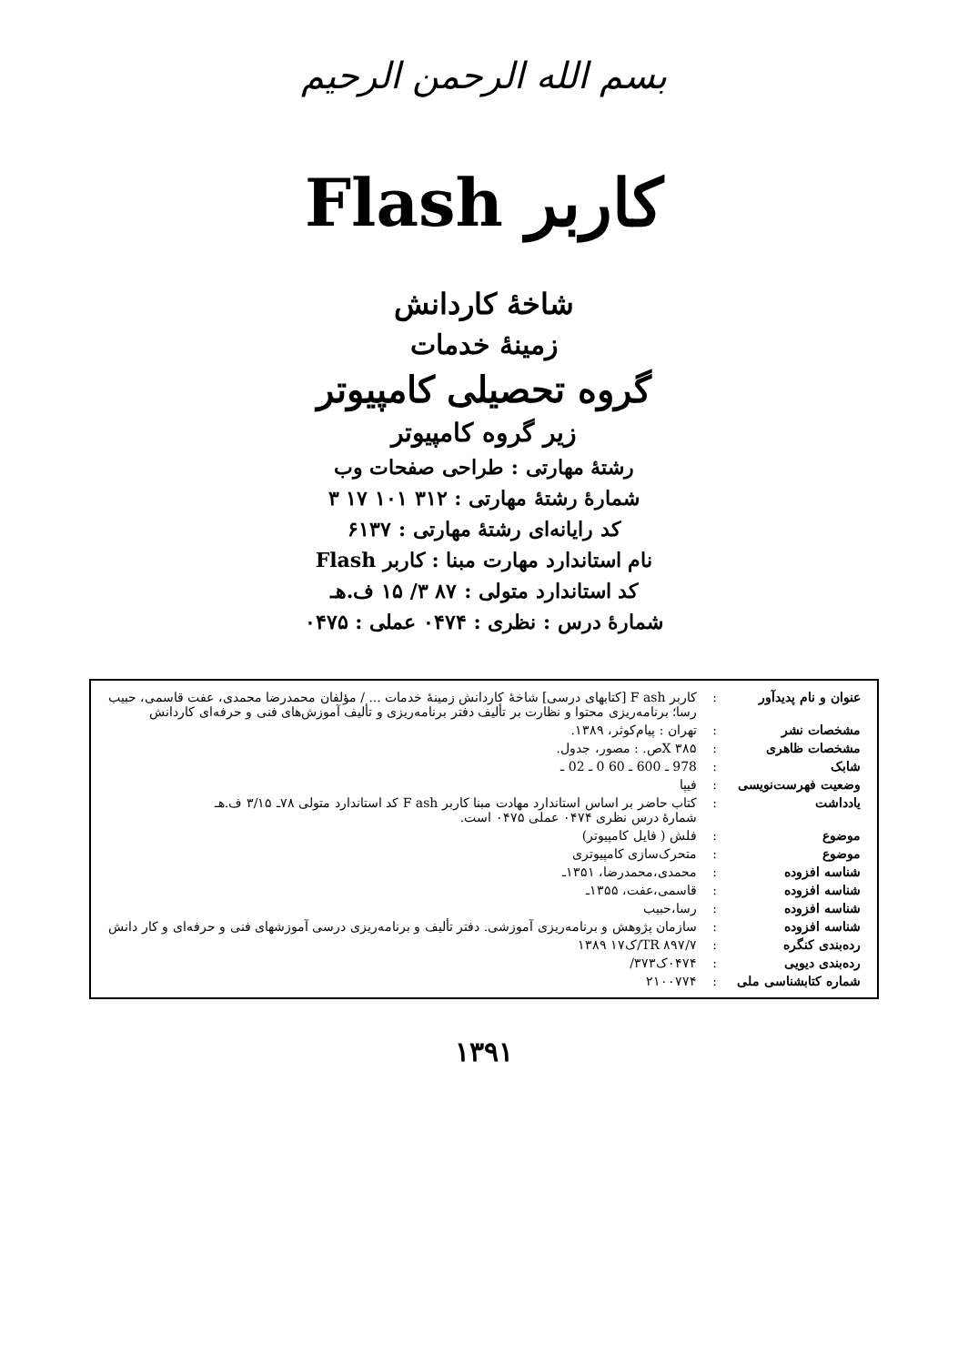بسم الله الرحمن الرحيم
کاربر Flash
شاخهٔ کاردانش
زمینهٔ خدمات
گروه تحصیلی کامپیوتر
زیر گروه کامپیوتر
رشتهٔ مهارتی : طراحی صفحات وب
شمارهٔ رشتهٔ مهارتی : ۳۱۲ ۱۰۱ ۱۷ ۳
کد رایانه‌ای رشتهٔ مهارتی : ۶۱۳۷
نام استاندارد مهارت مبنا : کاربر Flash
کد استاندارد متولی : ۸۷ ۳/ ۱۵ ف.هـ
شمارهٔ درس : نظری : ۰۴۷۴ عملی : ۰۴۷۵
| عنوان و نام پدیدآور | : | کاربر F ash [کتابهای درسی] شاخهٔ کاردانش زمینهٔ خدمات ... / مؤلفان محمدرضا محمدی، عفت قاسمی، حبیب رسا؛ برنامه‌ریزی محتوا و نظارت بر تألیف دفتر برنامه‌ریزی و تألیف آموزش‌های فنی و حرفه‌ای کاردانش |
| مشخصات نشر | : | تهران : پیام‌کوثر، ۱۳۸۹. |
| مشخصات ظاهری | : | X ۳۸۵ص. : مصور، جدول. |
| شابک | : | 978 ـ 600 ـ 60 0 ـ 02 ـ |
| وضعیت فهرست‌نویسی | : | فیپا |
| یادداشت | : | کتاب حاضر بر اساس استاندارد مهادت مبنا کاربر F ash کد استاندارد متولی ۷۸ـ ۳/۱۵ ف.هـ شمارهٔ درس نظری ۰۴۷۴ عملی ۰۴۷۵ است. |
| موضوع | : | فلش ( فایل کامپیوتر) |
| موضوع | : | متحرک‌سازی کامپیوتری |
| شناسه افزوده | : | محمدی،محمدرضا، ۱۳۵۱ـ |
| شناسه افزوده | : | قاسمی،عفت، ۱۳۵۵ـ |
| شناسه افزوده | : | رسا،حبیب |
| شناسه افزوده | : | سازمان پژوهش و برنامه‌ریزی آموزشی. دفتر تألیف و برنامه‌ریزی درسی آموزشهای فنی و حرفه‌ای و کار دانش |
| رده‌بندی کنگره | : | TR ۸۹۷/۷/ک۱۷ ۱۳۸۹ |
| رده‌بندی دیویی | : | ۰۴۷۴ک۳۷۳/ |
| شماره کتابشناسی ملی | : | ۲۱۰۰۷۷۴ |
۱۳۹۱